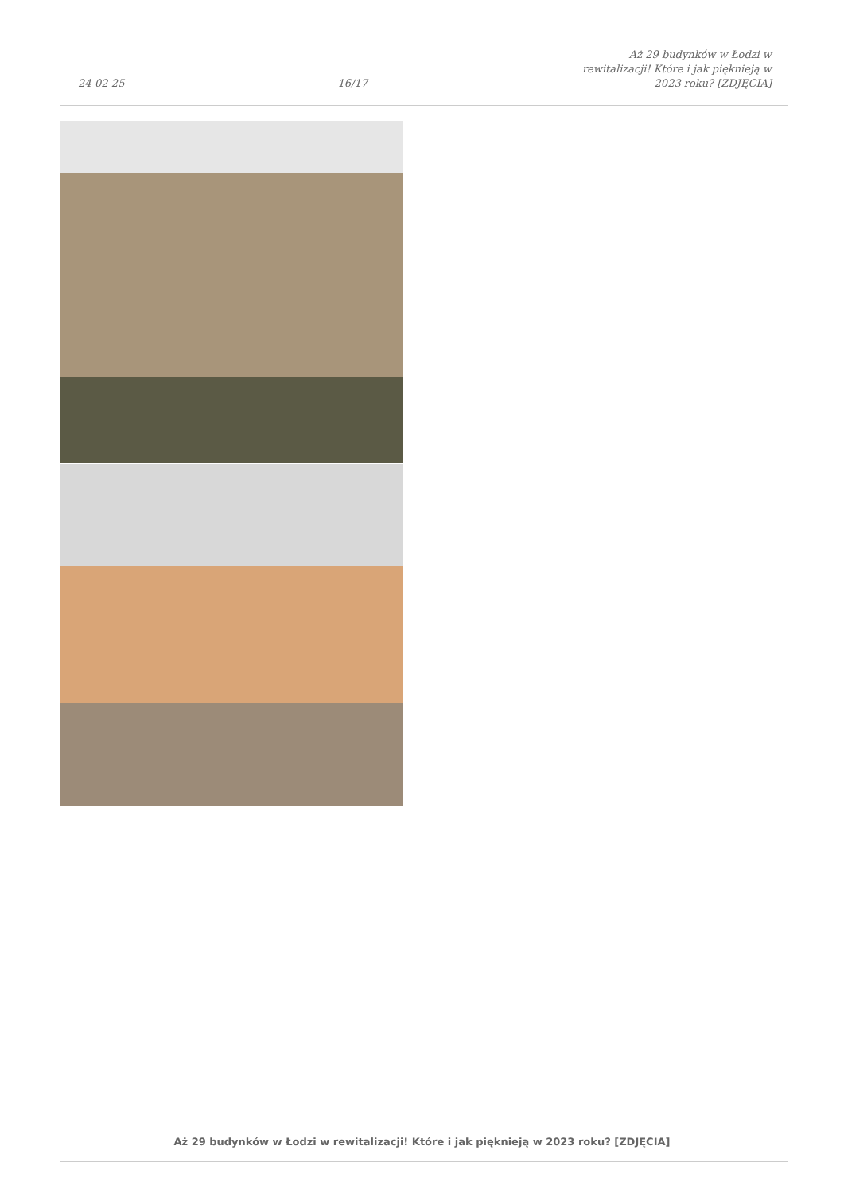24-02-25
16/17
Aż 29 budynków w Łodzi w rewitalizacji! Które i jak pięknieją w 2023 roku? [ZDJĘCIA]
Aż 29 budynków w Łodzi w rewitalizacji! Które i jak pięknieją w 2023 roku? [ZDJĘCIA]